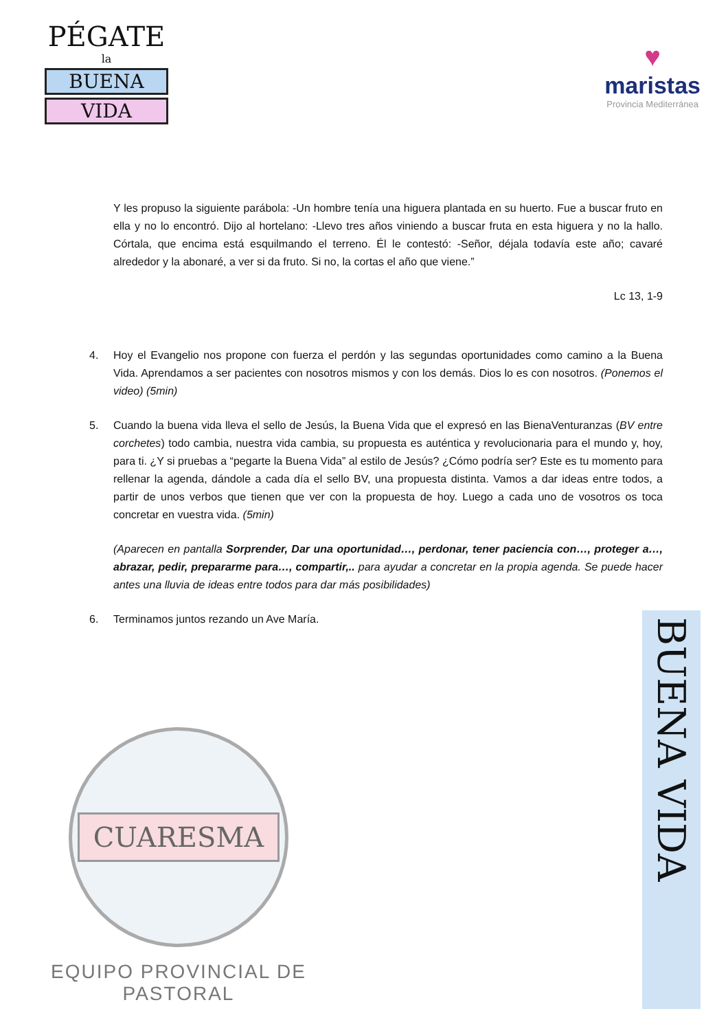PÉGATE
la
BUENA
VIDA
♥
maristas
Provincia Mediterránea
Y les propuso la siguiente parábola: -Un hombre tenía una higuera plantada en su huerto. Fue a buscar fruto en ella y no lo encontró. Dijo al hortelano: -Llevo tres años viniendo a buscar fruta en esta higuera y no la hallo. Córtala, que encima está esquilmando el terreno. Él le contestó: -Señor, déjala todavía este año; cavaré alrededor y la abonaré, a ver si da fruto. Si no, la cortas el año que viene.”
Lc 13, 1-9
4. Hoy el Evangelio nos propone con fuerza el perdón y las segundas oportunidades como camino a la Buena Vida. Aprendamos a ser pacientes con nosotros mismos y con los demás. Dios lo es con nosotros. (Ponemos el video) (5min)
5. Cuando la buena vida lleva el sello de Jesús, la Buena Vida que el expresó en las BienaVenturanzas (BV entre corchetes) todo cambia, nuestra vida cambia, su propuesta es auténtica y revolucionaria para el mundo y, hoy, para ti. ¿Y si pruebas a “pegarte la Buena Vida” al estilo de Jesús? ¿Cómo podría ser? Este es tu momento para rellenar la agenda, dándole a cada día el sello BV, una propuesta distinta. Vamos a dar ideas entre todos, a partir de unos verbos que tienen que ver con la propuesta de hoy. Luego a cada uno de vosotros os toca concretar en vuestra vida. (5min)
(Aparecen en pantalla Sorprender, Dar una oportunidad…, perdonar, tener paciencia con…, proteger a…, abrazar, pedir, prepararme para…, compartir,.. para ayudar a concretar en la propia agenda. Se puede hacer antes una lluvia de ideas entre todos para dar más posibilidades)
6. Terminamos juntos rezando un Ave María.
CUARESMA
EQUIPO PROVINCIAL DE PASTORAL
BUENA VIDA